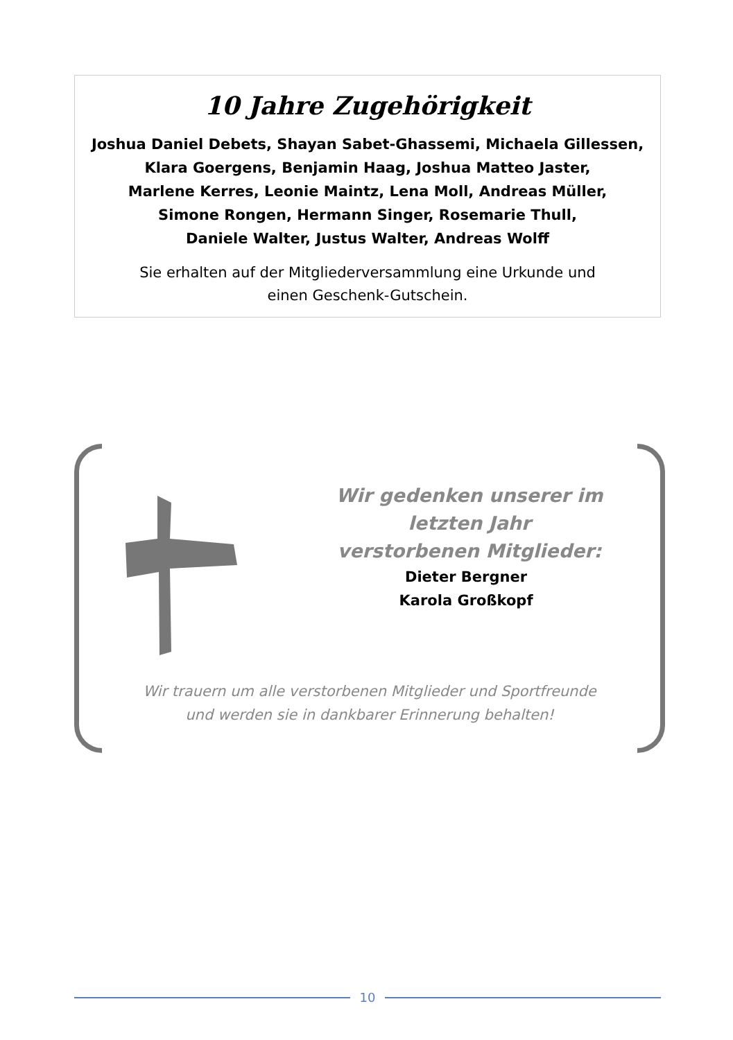10 Jahre Zugehörigkeit
Joshua Daniel Debets, Shayan Sabet-Ghassemi, Michaela Gillessen,
Klara Goergens, Benjamin Haag, Joshua Matteo Jaster,
Marlene Kerres, Leonie Maintz, Lena Moll, Andreas Müller,
Simone Rongen, Hermann Singer, Rosemarie Thull,
Daniele Walter, Justus Walter, Andreas Wolff
Sie erhalten auf der Mitgliederversammlung eine Urkunde und
einen Geschenk-Gutschein.
Wir gedenken unserer im letzten Jahr
verstorbenen Mitglieder:
Dieter Bergner
Karola Großkopf
Wir trauern um alle verstorbenen Mitglieder und Sportfreunde
und werden sie in dankbarer Erinnerung behalten!
10